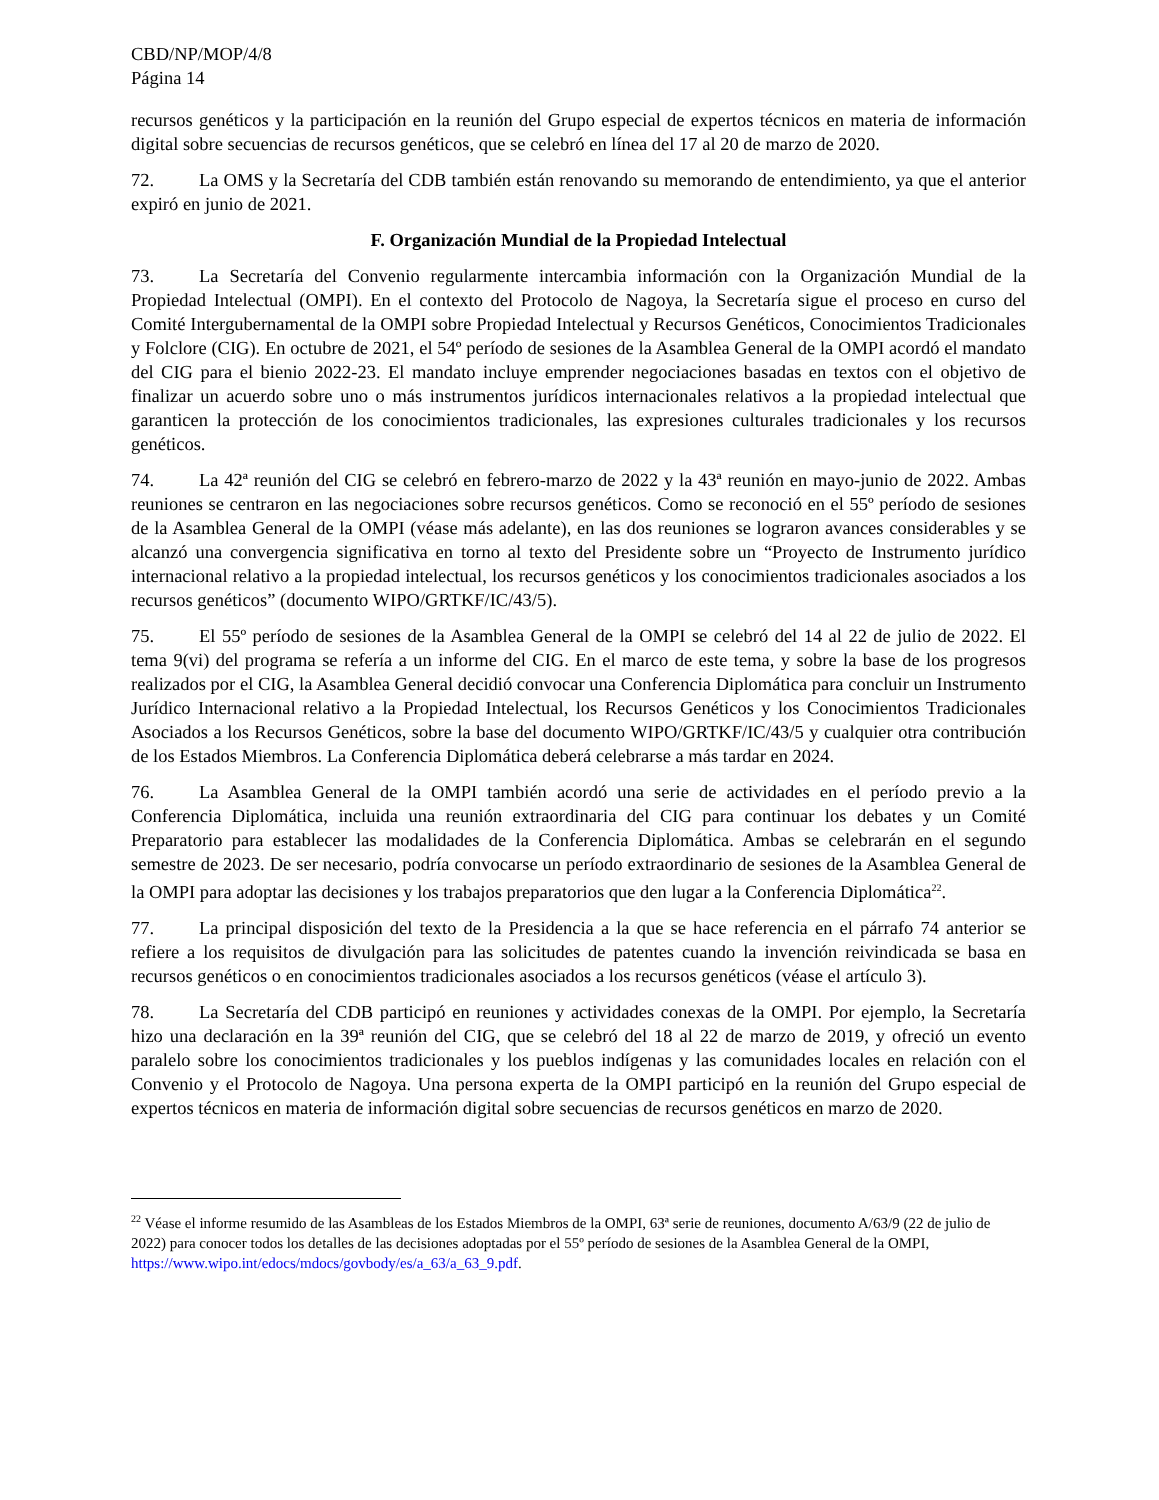CBD/NP/MOP/4/8
Página 14
recursos genéticos y la participación en la reunión del Grupo especial de expertos técnicos en materia de información digital sobre secuencias de recursos genéticos, que se celebró en línea del 17 al 20 de marzo de 2020.
72. La OMS y la Secretaría del CDB también están renovando su memorando de entendimiento, ya que el anterior expiró en junio de 2021.
F. Organización Mundial de la Propiedad Intelectual
73. La Secretaría del Convenio regularmente intercambia información con la Organización Mundial de la Propiedad Intelectual (OMPI). En el contexto del Protocolo de Nagoya, la Secretaría sigue el proceso en curso del Comité Intergubernamental de la OMPI sobre Propiedad Intelectual y Recursos Genéticos, Conocimientos Tradicionales y Folclore (CIG). En octubre de 2021, el 54º período de sesiones de la Asamblea General de la OMPI acordó el mandato del CIG para el bienio 2022-23. El mandato incluye emprender negociaciones basadas en textos con el objetivo de finalizar un acuerdo sobre uno o más instrumentos jurídicos internacionales relativos a la propiedad intelectual que garanticen la protección de los conocimientos tradicionales, las expresiones culturales tradicionales y los recursos genéticos.
74. La 42ª reunión del CIG se celebró en febrero-marzo de 2022 y la 43ª reunión en mayo-junio de 2022. Ambas reuniones se centraron en las negociaciones sobre recursos genéticos. Como se reconoció en el 55º período de sesiones de la Asamblea General de la OMPI (véase más adelante), en las dos reuniones se lograron avances considerables y se alcanzó una convergencia significativa en torno al texto del Presidente sobre un “Proyecto de Instrumento jurídico internacional relativo a la propiedad intelectual, los recursos genéticos y los conocimientos tradicionales asociados a los recursos genéticos” (documento WIPO/GRTKF/IC/43/5).
75. El 55º período de sesiones de la Asamblea General de la OMPI se celebró del 14 al 22 de julio de 2022. El tema 9(vi) del programa se refería a un informe del CIG. En el marco de este tema, y sobre la base de los progresos realizados por el CIG, la Asamblea General decidió convocar una Conferencia Diplomática para concluir un Instrumento Jurídico Internacional relativo a la Propiedad Intelectual, los Recursos Genéticos y los Conocimientos Tradicionales Asociados a los Recursos Genéticos, sobre la base del documento WIPO/GRTKF/IC/43/5 y cualquier otra contribución de los Estados Miembros. La Conferencia Diplomática deberá celebrarse a más tardar en 2024.
76. La Asamblea General de la OMPI también acordó una serie de actividades en el período previo a la Conferencia Diplomática, incluida una reunión extraordinaria del CIG para continuar los debates y un Comité Preparatorio para establecer las modalidades de la Conferencia Diplomática. Ambas se celebrarán en el segundo semestre de 2023. De ser necesario, podría convocarse un período extraordinario de sesiones de la Asamblea General de la OMPI para adoptar las decisiones y los trabajos preparatorios que den lugar a la Conferencia Diplomática<sup>22</sup>.
77. La principal disposición del texto de la Presidencia a la que se hace referencia en el párrafo 74 anterior se refiere a los requisitos de divulgación para las solicitudes de patentes cuando la invención reivindicada se basa en recursos genéticos o en conocimientos tradicionales asociados a los recursos genéticos (véase el artículo 3).
78. La Secretaría del CDB participó en reuniones y actividades conexas de la OMPI. Por ejemplo, la Secretaría hizo una declaración en la 39ª reunión del CIG, que se celebró del 18 al 22 de marzo de 2019, y ofreció un evento paralelo sobre los conocimientos tradicionales y los pueblos indígenas y las comunidades locales en relación con el Convenio y el Protocolo de Nagoya. Una persona experta de la OMPI participó en la reunión del Grupo especial de expertos técnicos en materia de información digital sobre secuencias de recursos genéticos en marzo de 2020.
<sup>22</sup> Véase el informe resumido de las Asambleas de los Estados Miembros de la OMPI, 63ª serie de reuniones, documento A/63/9 (22 de julio de 2022) para conocer todos los detalles de las decisiones adoptadas por el 55º período de sesiones de la Asamblea General de la OMPI, https://www.wipo.int/edocs/mdocs/govbody/es/a_63/a_63_9.pdf.